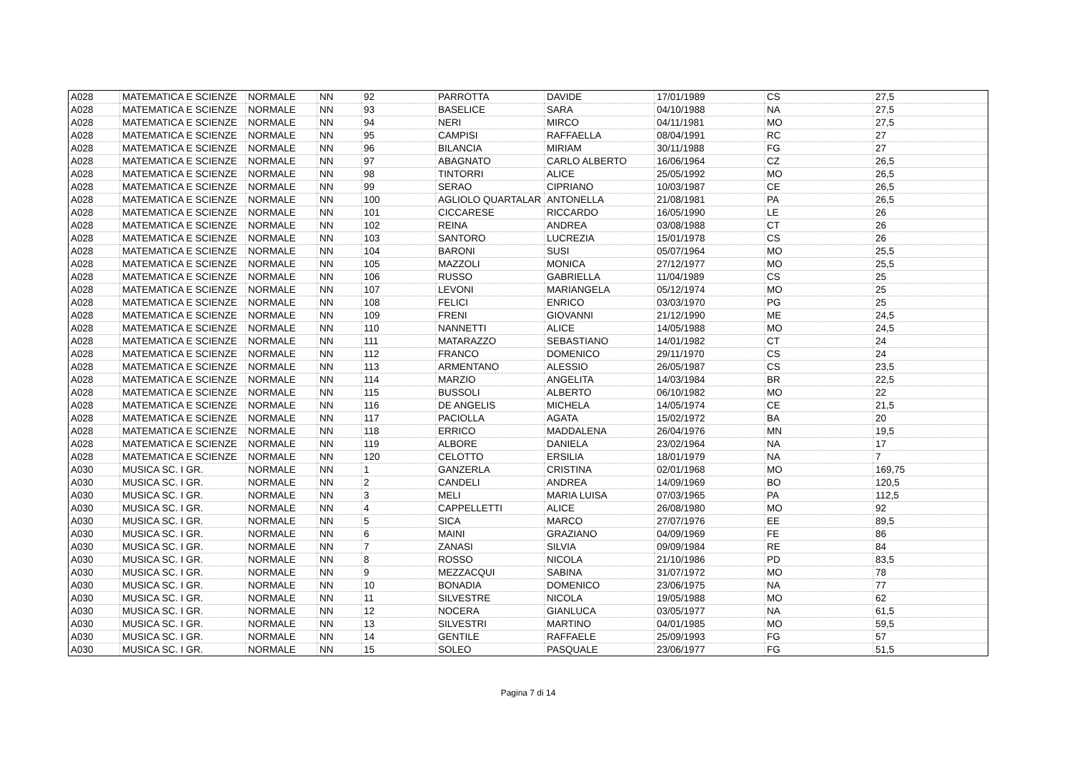| A028 | MATEMATICA E SCIENZE | NORMALE | NN | 92 | PARROTTA | DAVIDE | 17/01/1989 | CS | 27,5 |
| A028 | MATEMATICA E SCIENZE | NORMALE | NN | 93 | BASELICE | SARA | 04/10/1988 | NA | 27,5 |
| A028 | MATEMATICA E SCIENZE | NORMALE | NN | 94 | NERI | MIRCO | 04/11/1981 | MO | 27,5 |
| A028 | MATEMATICA E SCIENZE | NORMALE | NN | 95 | CAMPISI | RAFFAELLA | 08/04/1991 | RC | 27 |
| A028 | MATEMATICA E SCIENZE | NORMALE | NN | 96 | BILANCIA | MIRIAM | 30/11/1988 | FG | 27 |
| A028 | MATEMATICA E SCIENZE | NORMALE | NN | 97 | ABAGNATO | CARLO ALBERTO | 16/06/1964 | CZ | 26,5 |
| A028 | MATEMATICA E SCIENZE | NORMALE | NN | 98 | TINTORRI | ALICE | 25/05/1992 | MO | 26,5 |
| A028 | MATEMATICA E SCIENZE | NORMALE | NN | 99 | SERAO | CIPRIANO | 10/03/1987 | CE | 26,5 |
| A028 | MATEMATICA E SCIENZE | NORMALE | NN | 100 | AGLIOLO QUARTALAR | ANTONELLA | 21/08/1981 | PA | 26,5 |
| A028 | MATEMATICA E SCIENZE | NORMALE | NN | 101 | CICCARESE | RICCARDO | 16/05/1990 | LE | 26 |
| A028 | MATEMATICA E SCIENZE | NORMALE | NN | 102 | REINA | ANDREA | 03/08/1988 | CT | 26 |
| A028 | MATEMATICA E SCIENZE | NORMALE | NN | 103 | SANTORO | LUCREZIA | 15/01/1978 | CS | 26 |
| A028 | MATEMATICA E SCIENZE | NORMALE | NN | 104 | BARONI | SUSI | 05/07/1964 | MO | 25,5 |
| A028 | MATEMATICA E SCIENZE | NORMALE | NN | 105 | MAZZOLI | MONICA | 27/12/1977 | MO | 25,5 |
| A028 | MATEMATICA E SCIENZE | NORMALE | NN | 106 | RUSSO | GABRIELLA | 11/04/1989 | CS | 25 |
| A028 | MATEMATICA E SCIENZE | NORMALE | NN | 107 | LEVONI | MARIANGELA | 05/12/1974 | MO | 25 |
| A028 | MATEMATICA E SCIENZE | NORMALE | NN | 108 | FELICI | ENRICO | 03/03/1970 | PG | 25 |
| A028 | MATEMATICA E SCIENZE | NORMALE | NN | 109 | FRENI | GIOVANNI | 21/12/1990 | ME | 24,5 |
| A028 | MATEMATICA E SCIENZE | NORMALE | NN | 110 | NANNETTI | ALICE | 14/05/1988 | MO | 24,5 |
| A028 | MATEMATICA E SCIENZE | NORMALE | NN | 111 | MATARAZZO | SEBASTIANO | 14/01/1982 | CT | 24 |
| A028 | MATEMATICA E SCIENZE | NORMALE | NN | 112 | FRANCO | DOMENICO | 29/11/1970 | CS | 24 |
| A028 | MATEMATICA E SCIENZE | NORMALE | NN | 113 | ARMENTANO | ALESSIO | 26/05/1987 | CS | 23,5 |
| A028 | MATEMATICA E SCIENZE | NORMALE | NN | 114 | MARZIO | ANGELITA | 14/03/1984 | BR | 22,5 |
| A028 | MATEMATICA E SCIENZE | NORMALE | NN | 115 | BUSSOLI | ALBERTO | 06/10/1982 | MO | 22 |
| A028 | MATEMATICA E SCIENZE | NORMALE | NN | 116 | DE ANGELIS | MICHELA | 14/05/1974 | CE | 21,5 |
| A028 | MATEMATICA E SCIENZE | NORMALE | NN | 117 | PACIOLLA | AGATA | 15/02/1972 | BA | 20 |
| A028 | MATEMATICA E SCIENZE | NORMALE | NN | 118 | ERRICO | MADDALENA | 26/04/1976 | MN | 19,5 |
| A028 | MATEMATICA E SCIENZE | NORMALE | NN | 119 | ALBORE | DANIELA | 23/02/1964 | NA | 17 |
| A028 | MATEMATICA E SCIENZE | NORMALE | NN | 120 | CELOTTO | ERSILIA | 18/01/1979 | NA | 7 |
| A030 | MUSICA SC. I GR. | NORMALE | NN | 1 | GANZERLA | CRISTINA | 02/01/1968 | MO | 169,75 |
| A030 | MUSICA SC. I GR. | NORMALE | NN | 2 | CANDELI | ANDREA | 14/09/1969 | BO | 120,5 |
| A030 | MUSICA SC. I GR. | NORMALE | NN | 3 | MELI | MARIA LUISA | 07/03/1965 | PA | 112,5 |
| A030 | MUSICA SC. I GR. | NORMALE | NN | 4 | CAPPELLETTI | ALICE | 26/08/1980 | MO | 92 |
| A030 | MUSICA SC. I GR. | NORMALE | NN | 5 | SICA | MARCO | 27/07/1976 | EE | 89,5 |
| A030 | MUSICA SC. I GR. | NORMALE | NN | 6 | MAINI | GRAZIANO | 04/09/1969 | FE | 86 |
| A030 | MUSICA SC. I GR. | NORMALE | NN | 7 | ZANASI | SILVIA | 09/09/1984 | RE | 84 |
| A030 | MUSICA SC. I GR. | NORMALE | NN | 8 | ROSSO | NICOLA | 21/10/1986 | PD | 83,5 |
| A030 | MUSICA SC. I GR. | NORMALE | NN | 9 | MEZZACQUI | SABINA | 31/07/1972 | MO | 78 |
| A030 | MUSICA SC. I GR. | NORMALE | NN | 10 | BONADIA | DOMENICO | 23/06/1975 | NA | 77 |
| A030 | MUSICA SC. I GR. | NORMALE | NN | 11 | SILVESTRE | NICOLA | 19/05/1988 | MO | 62 |
| A030 | MUSICA SC. I GR. | NORMALE | NN | 12 | NOCERA | GIANLUCA | 03/05/1977 | NA | 61,5 |
| A030 | MUSICA SC. I GR. | NORMALE | NN | 13 | SILVESTRI | MARTINO | 04/01/1985 | MO | 59,5 |
| A030 | MUSICA SC. I GR. | NORMALE | NN | 14 | GENTILE | RAFFAELE | 25/09/1993 | FG | 57 |
| A030 | MUSICA SC. I GR. | NORMALE | NN | 15 | SOLEO | PASQUALE | 23/06/1977 | FG | 51,5 |
Pagina 7 di 14